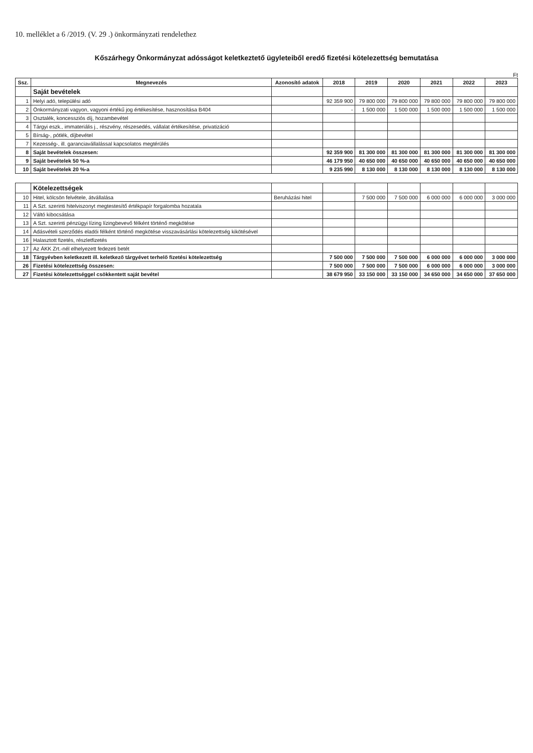10. melléklet a 6 /2019. (V. 29 .) önkormányzati rendelethez
Kőszárhegy Önkormányzat adósságot keletkeztető ügyleteiből eredő fizetési kötelezettség bemutatása
Ft
| Ssz. | Megnevezés | Azonosító adatok | 2018 | 2019 | 2020 | 2021 | 2022 | 2023 |
| --- | --- | --- | --- | --- | --- | --- | --- | --- |
| | Saját bevételek | | | | | | | |
| 1 | Helyi adó, települési adó | | 92 359 900 | 79 800 000 | 79 800 000 | 79 800 000 | 79 800 000 | 79 800 000 |
| 2 | Önkormányzati vagyon, vagyoni értékű jog értékesítése, hasznosítása B404 | | - | 1 500 000 | 1 500 000 | 1 500 000 | 1 500 000 | 1 500 000 |
| 3 | Osztalék, koncessziós díj, hozambevétel | | | | | | | |
| 4 | Tárgyi eszk., immateriális j., részvény, részesedés, vállalat értékesítése, privatizáció | | | | | | | |
| 5 | Bírság-, pótlék, díjbevétel | | | | | | | |
| 7 | Kezesség-, ill. garanciavállalással kapcsolatos megtérülés | | | | | | | |
| 8 | Saját bevételek összesen: | | 92 359 900 | 81 300 000 | 81 300 000 | 81 300 000 | 81 300 000 | 81 300 000 |
| 9 | Saját bevételek 50 %-a | | 46 179 950 | 40 650 000 | 40 650 000 | 40 650 000 | 40 650 000 | 40 650 000 |
| 10 | Saját bevételek 20 %-a | | 9 235 990 | 8 130 000 | 8 130 000 | 8 130 000 | 8 130 000 | 8 130 000 |
| | Kötelezettségek | | | | | | | |
| 10 | Hitel, kölcsön felvétele, átvállalása | Beruházási hitel | | 7 500 000 | 7 500 000 | 6 000 000 | 6 000 000 | 3 000 000 |
| 11 | A Szt. szerinti hitelviszonyt megtestesítő értékpapír forgalomba hozatala | | | | | | | |
| 12 | Váltó kibocsátása | | | | | | | |
| 13 | A Szt. szerinti pénzügyi lízing lízingbevevő félként történő megkötése | | | | | | | |
| 14 | Adásvételi szerződés eladói félként történő megkötése visszavásárlási kötelezettség kikötésével | | | | | | | |
| 16 | Halasztott fizetés, részletfizetés | | | | | | | |
| 17 | Az ÁKK Zrt.-nél elhelyezett fedezeti betét | | | | | | | |
| 18 | Tárgyévben keletkezett ill. keletkező tárgyévet terhelő fizetési kötelezettség | | 7 500 000 | 7 500 000 | 7 500 000 | 6 000 000 | 6 000 000 | 3 000 000 |
| 26 | Fizetési kötelezettség összesen: | | 7 500 000 | 7 500 000 | 7 500 000 | 6 000 000 | 6 000 000 | 3 000 000 |
| 27 | Fizetési kötelezettséggel csökkentett saját bevétel | | 38 679 950 | 33 150 000 | 33 150 000 | 34 650 000 | 34 650 000 | 37 650 000 |